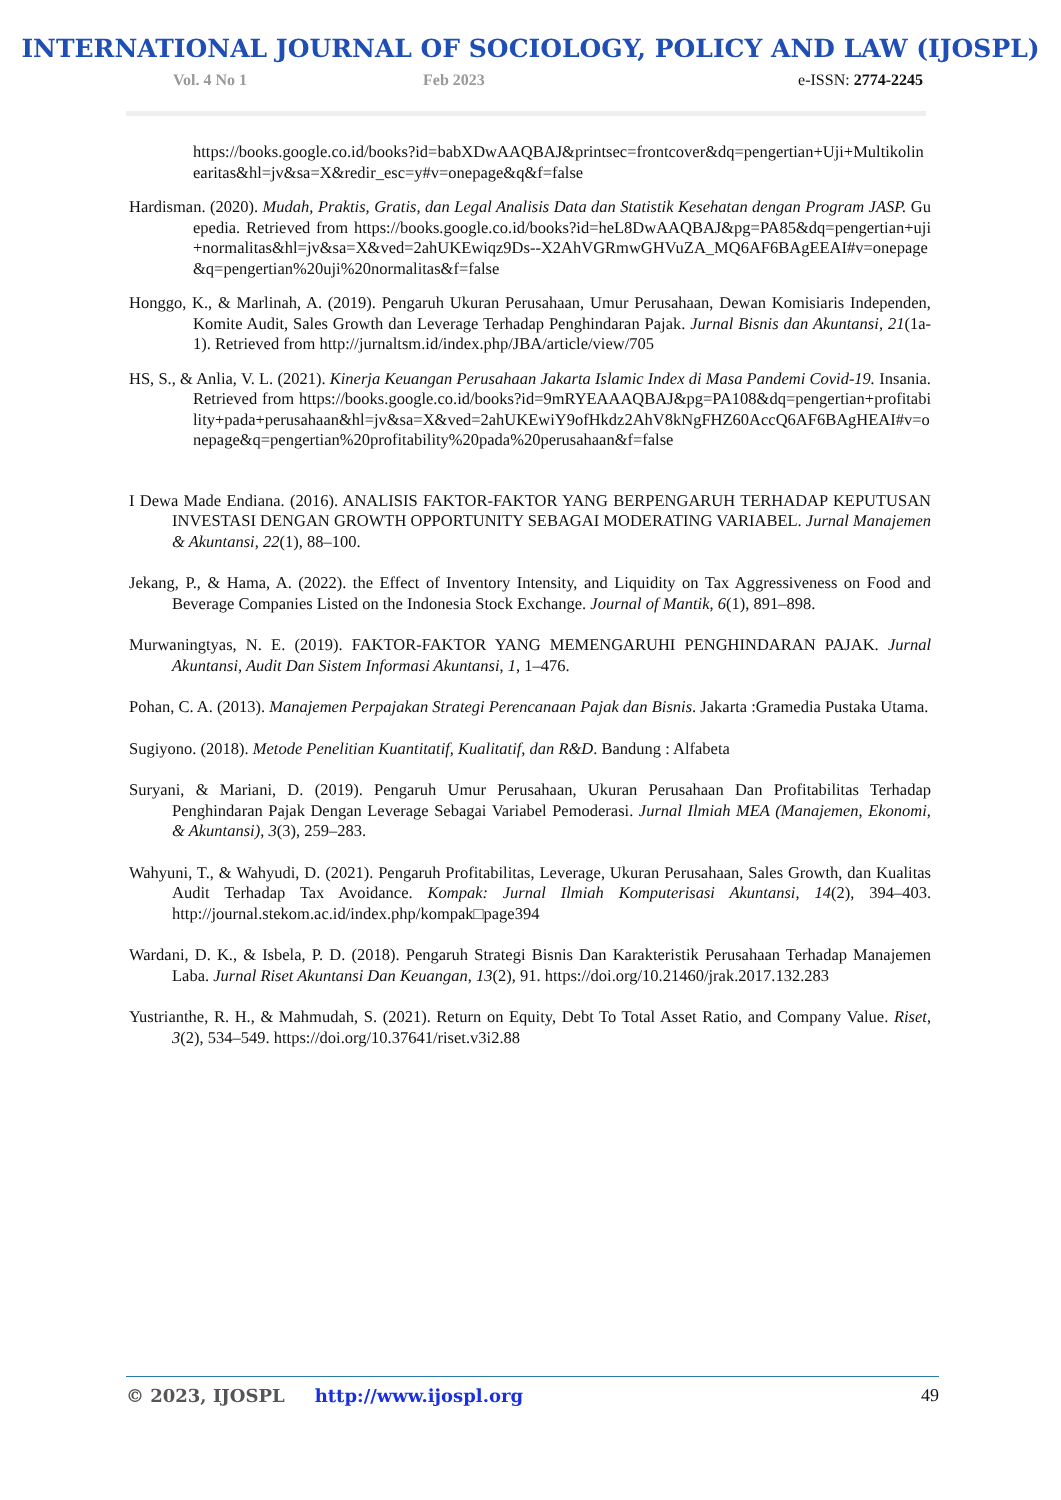INTERNATIONAL JOURNAL OF SOCIOLOGY, POLICY AND LAW (IJOSPL)
Vol. 4 No 1 Feb 2023 e-ISSN: 2774-2245
https://books.google.co.id/books?id=babXDwAAQBAJ&printsec=frontcover&dq=pengertian+Uji+Multikolinearitas&hl=jv&sa=X&redir_esc=y#v=onepage&q&f=false
Hardisman. (2020). Mudah, Praktis, Gratis, dan Legal Analisis Data dan Statistik Kesehatan dengan Program JASP. Guepedia. Retrieved from https://books.google.co.id/books?id=heL8DwAAQBAJ&pg=PA85&dq=pengertian+uji+normalitas&hl=jv&sa=X&ved=2ahUKEwiqz9Ds--X2AhVGRmwGHVuZA_MQ6AF6BAgEEAI#v=onepage&q=pengertian%20uji%20normalitas&f=false
Honggo, K., & Marlinah, A. (2019). Pengaruh Ukuran Perusahaan, Umur Perusahaan, Dewan Komisiaris Independen, Komite Audit, Sales Growth dan Leverage Terhadap Penghindaran Pajak. Jurnal Bisnis dan Akuntansi, 21(1a-1). Retrieved from http://jurnaltsm.id/index.php/JBA/article/view/705
HS, S., & Anlia, V. L. (2021). Kinerja Keuangan Perusahaan Jakarta Islamic Index di Masa Pandemi Covid-19. Insania. Retrieved from https://books.google.co.id/books?id=9mRYEAAAQBAJ&pg=PA108&dq=pengertian+profitability+pada+perusahaan&hl=jv&sa=X&ved=2ahUKEwiY9ofHkdz2AhV8kNgFHZ60AccQ6AF6BAgHEAI#v=onepage&q=pengertian%20profitability%20pada%20perusahaan&f=false
I Dewa Made Endiana. (2016). ANALISIS FAKTOR-FAKTOR YANG BERPENGARUH TERHADAP KEPUTUSAN INVESTASI DENGAN GROWTH OPPORTUNITY SEBAGAI MODERATING VARIABEL. Jurnal Manajemen & Akuntansi, 22(1), 88–100.
Jekang, P., & Hama, A. (2022). the Effect of Inventory Intensity, and Liquidity on Tax Aggressiveness on Food and Beverage Companies Listed on the Indonesia Stock Exchange. Journal of Mantik, 6(1), 891–898.
Murwaningtyas, N. E. (2019). FAKTOR-FAKTOR YANG MEMENGARUHI PENGHINDARAN PAJAK. Jurnal Akuntansi, Audit Dan Sistem Informasi Akuntansi, 1, 1–476.
Pohan, C. A. (2013). Manajemen Perpajakan Strategi Perencanaan Pajak dan Bisnis. Jakarta :Gramedia Pustaka Utama.
Sugiyono. (2018). Metode Penelitian Kuantitatif, Kualitatif, dan R&D. Bandung : Alfabeta
Suryani, & Mariani, D. (2019). Pengaruh Umur Perusahaan, Ukuran Perusahaan Dan Profitabilitas Terhadap Penghindaran Pajak Dengan Leverage Sebagai Variabel Pemoderasi. Jurnal Ilmiah MEA (Manajemen, Ekonomi, & Akuntansi), 3(3), 259–283.
Wahyuni, T., & Wahyudi, D. (2021). Pengaruh Profitabilitas, Leverage, Ukuran Perusahaan, Sales Growth, dan Kualitas Audit Terhadap Tax Avoidance. Kompak: Jurnal Ilmiah Komputerisasi Akuntansi, 14(2), 394–403. http://journal.stekom.ac.id/index.php/kompak□page394
Wardani, D. K., & Isbela, P. D. (2018). Pengaruh Strategi Bisnis Dan Karakteristik Perusahaan Terhadap Manajemen Laba. Jurnal Riset Akuntansi Dan Keuangan, 13(2), 91. https://doi.org/10.21460/jrak.2017.132.283
Yustrianthe, R. H., & Mahmudah, S. (2021). Return on Equity, Debt To Total Asset Ratio, and Company Value. Riset, 3(2), 534–549. https://doi.org/10.37641/riset.v3i2.88
© 2023, IJOSPL http://www.ijospl.org 49